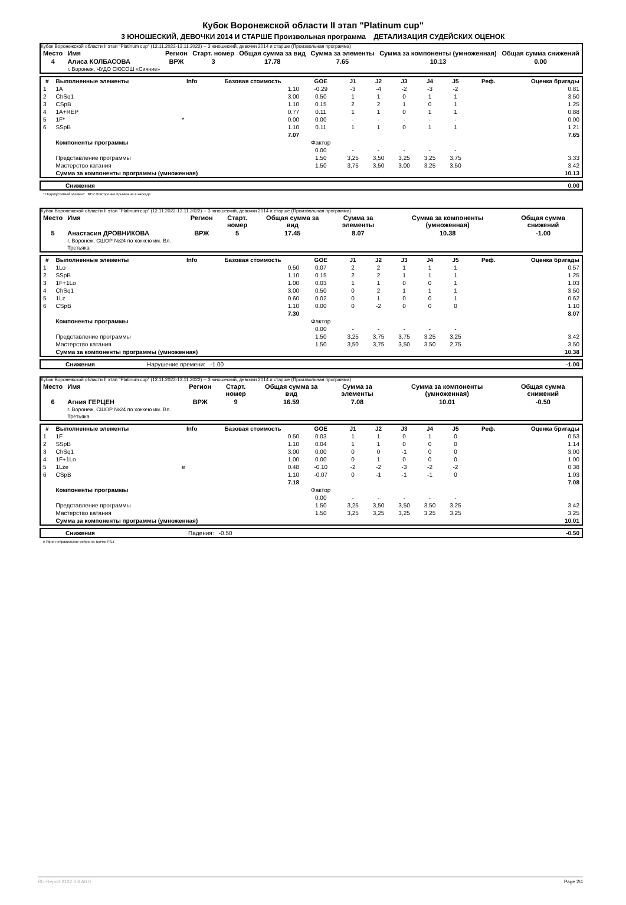Кубок Воронежской области II этап "Platinum cup"
3 ЮНОШЕСКИЙ, ДЕВОЧКИ 2014 И СТАРШЕ Произвольная программа ДЕТАЛИЗАЦИЯ СУДЕЙСКИХ ОЦЕНОК
Кубок Воронежской области II этап "Platinum cup" (12.11.2022-13.11.2022) -- 3 юношеский, девочки 2014 и старше (Произвольная программа)
| Место | Имя | Регион | Старт. номер | Общая сумма за вид | Сумма за элементы | Сумма за компоненты (умноженная) | Общая сумма снижений |
| --- | --- | --- | --- | --- | --- | --- | --- |
| 4 | Алиса КОЛБАСОВА г. Воронеж, ЧУДО СЮСОШ «Сияние» | ВРЖ | 3 | 17.78 | 7.65 | 10.13 | 0.00 |
| # | Выполненные элементы | Info | Базовая стоимость | GOE | J1 | J2 | J3 | J4 | J5 | Реф. | Оценка бригады |
| --- | --- | --- | --- | --- | --- | --- | --- | --- | --- | --- | --- |
| 1 | 1A | | 1.10 | -0.29 | -3 | -4 | -2 | -3 | -2 | | 0.81 |
| 2 | ChSq1 | | 3.00 | 0.50 | 1 | 1 | 0 | 1 | 1 | | 3.50 |
| 3 | CSpB | | 1.10 | 0.15 | 2 | 2 | 1 | 0 | 1 | | 1.25 |
| 4 | 1A+REP | | 0.77 | 0.11 | 1 | 1 | 0 | 1 | 1 | | 0.88 |
| 5 | 1F* | * | 0.00 | 0.00 | - | - | - | - | - | | 0.00 |
| 6 | SSpB | | 1.10 | 0.11 | 1 | 1 | 0 | 1 | 1 | | 1.21 |
| | | | 7.07 | | | | | | | | 7.65 |
| | Компоненты программы | | | Фактор | | | | | | | |
| | | | | 0.00 | - | - | - | - | - | | |
| | Представление программы | | | 1.50 | 3,25 | 3,50 | 3,25 | 3,25 | 3,75 | | 3.33 |
| | Мастерство катания | | | 1.50 | 3,75 | 3,50 | 3,00 | 3,25 | 3,50 | | 3.42 |
| | Сумма за компоненты программы (умноженная) | | | | | | | | | | 10.13 |
| | Снижения | 0.00 |
* Недопустимый элемент REP Повторение прыжка не в каскаде
Кубок Воронежской области II этап "Platinum cup" (12.11.2022-13.11.2022) -- 3 юношеский, девочки 2014 и старше (Произвольная программа)
| Место | Имя | Регион | Старт. номер | Общая сумма за вид | Сумма за элементы | Сумма за компоненты (умноженная) | Общая сумма снижений |
| --- | --- | --- | --- | --- | --- | --- | --- |
| 5 | Анастасия ДРОВНИКОВА г. Воронеж, СШОР №24 по хоккею им. Вл. Третьяка | ВРЖ | 5 | 17.45 | 8.07 | 10.38 | -1.00 |
| # | Выполненные элементы | Info | Базовая стоимость | GOE | J1 | J2 | J3 | J4 | J5 | Реф. | Оценка бригады |
| --- | --- | --- | --- | --- | --- | --- | --- | --- | --- | --- | --- |
| 1 | 1Lo | | 0.50 | 0.07 | 2 | 2 | 1 | 1 | 1 | | 0.57 |
| 2 | SSpB | | 1.10 | 0.15 | 2 | 2 | 1 | 1 | 1 | | 1.25 |
| 3 | 1F+1Lo | | 1.00 | 0.03 | 1 | 1 | 0 | 0 | 1 | | 1.03 |
| 4 | ChSq1 | | 3.00 | 0.50 | 0 | 2 | 1 | 1 | 1 | | 3.50 |
| 5 | 1Lz | | 0.60 | 0.02 | 0 | 1 | 0 | 0 | 1 | | 0.62 |
| 6 | CSpB | | 1.10 | 0.00 | 0 | -2 | 0 | 0 | 0 | | 1.10 |
| | | | 7.30 | | | | | | | | 8.07 |
| | Компоненты программы | | | Фактор | | | | | | | |
| | | | | 0.00 | - | - | - | - | - | | |
| | Представление программы | | | 1.50 | 3,25 | 3,75 | 3,75 | 3,25 | 3,25 | | 3.42 |
| | Мастерство катания | | | 1.50 | 3,50 | 3,75 | 3,50 | 3,50 | 2,75 | | 3.50 |
| | Сумма за компоненты программы (умноженная) | | | | | | | | | | 10.38 |
| | Снижения | Нарушение времени: -1.00 | -1.00 |
Кубок Воронежской области II этап "Platinum cup" (12.11.2022-13.11.2022) -- 3 юношеский, девочки 2014 и старше (Произвольная программа)
| Место | Имя | Регион | Старт. номер | Общая сумма за вид | Сумма за элементы | Сумма за компоненты (умноженная) | Общая сумма снижений |
| --- | --- | --- | --- | --- | --- | --- | --- |
| 6 | Агния ГЕРЦЕН г. Воронеж, СШОР №24 по хоккею им. Вл. Третьяка | ВРЖ | 9 | 16.59 | 7.08 | 10.01 | -0.50 |
| # | Выполненные элементы | Info | Базовая стоимость | GOE | J1 | J2 | J3 | J4 | J5 | Реф. | Оценка бригады |
| --- | --- | --- | --- | --- | --- | --- | --- | --- | --- | --- | --- |
| 1 | 1F | | 0.50 | 0.03 | 1 | 1 | 0 | 1 | 0 | | 0.53 |
| 2 | SSpB | | 1.10 | 0.04 | 1 | 1 | 0 | 0 | 0 | | 1.14 |
| 3 | ChSq1 | | 3.00 | 0.00 | 0 | 0 | -1 | 0 | 0 | | 3.00 |
| 4 | 1F+1Lo | | 1.00 | 0.00 | 0 | 1 | 0 | 0 | 0 | | 1.00 |
| 5 | 1Lze | e | 0.48 | -0.10 | -2 | -2 | -3 | -2 | -2 | | 0.38 |
| 6 | CSpB | | 1.10 | -0.07 | 0 | -1 | -1 | -1 | 0 | | 1.03 |
| | | | 7.18 | | | | | | | | 7.08 |
| | Компоненты программы | | | Фактор | | | | | | | |
| | | | | 0.00 | - | - | - | - | - | | |
| | Представление программы | | | 1.50 | 3,25 | 3,50 | 3,50 | 3,50 | 3,25 | | 3.42 |
| | Мастерство катания | | | 1.50 | 3,25 | 3,25 | 3,25 | 3,25 | 3,25 | | 3.25 |
| | Сумма за компоненты программы (умноженная) | | | | | | | | | | 10.01 |
| | Снижения | Падения: -0.50 | -0.50 |
e Явно неправильное ребро на толчке F/Lz
RU-Report 2122.0.6 A0.0 Page 2/4